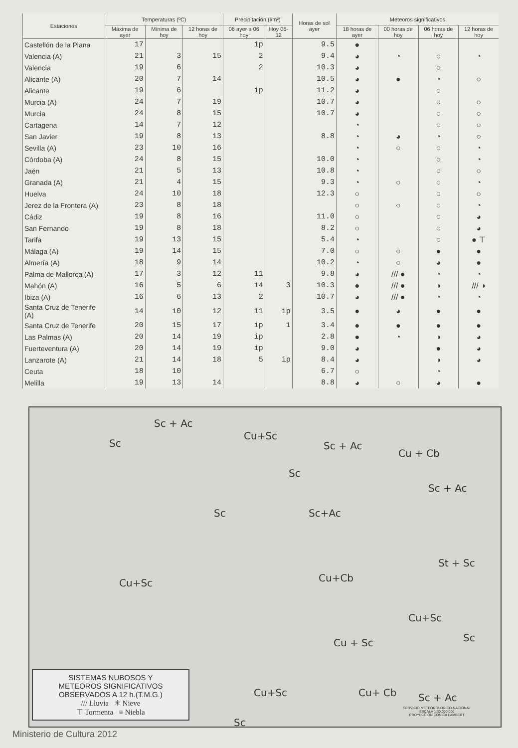| Estaciones | Temperaturas (ºC) | | | Precipitación (l/m²) | | Horas de sol ayer | Meteoros significativos | | | |
| --- | --- | --- | --- | --- | --- | --- | --- | --- | --- | --- |
| | Máxima de ayer | Mínima de hoy | 12 horas de hoy | 06 ayer a 06 hoy | Hoy 06-12 | | 18 horas de ayer | 00 horas de hoy | 06 horas de hoy | 12 horas de hoy |
| Castellón de la Plana | 17 | | | ip | | 9.5 | ● | | | |
| Valencia (A) | 21 | 3 | 15 | 2 | | 9.4 | ◕ | ◔ | ○ | ◔ |
| Valencia | 19 | 6 | | 2 | | 10.3 | ◕ | | ○ | |
| Alicante (A) | 20 | 7 | 14 | | | 10.5 | ◕ | ● | ◔ | ○ |
| Alicante | 19 | 6 | | ip | | 11.2 | ◕ | | ○ | |
| Murcia (A) | 24 | 7 | 19 | | | 10.7 | ◕ | | ○ | ○ |
| Murcia | 24 | 8 | 15 | | | 10.7 | ◕ | | ○ | ○ |
| Cartagena | 14 | 7 | 12 | | | | ◔ | | ○ | ○ |
| San Javier | 19 | 8 | 13 | | | 8.8 | ◔ | ◕ | ◔ | ○ |
| Sevilla (A) | 23 | 10 | 16 | | | | ◔ | ○ | ○ | ◔ |
| Córdoba (A) | 24 | 8 | 15 | | | 10.0 | ◔ | | ○ | ◔ |
| Jaén | 21 | 5 | 13 | | | 10.8 | ◔ | | ○ | ○ |
| Granada (A) | 21 | 4 | 15 | | | 9.3 | ◔ | ○ | ○ | ◔ |
| Huelva | 24 | 10 | 18 | | | 12.3 | ○ | | ○ | ○ |
| Jerez de la Frontera (A) | 23 | 8 | 18 | | | | ○ | ○ | ○ | ◔ |
| Cádiz | 19 | 8 | 16 | | | 11.0 | ○ | | ○ | ◕ |
| San Fernando | 19 | 8 | 18 | | | 8.2 | ○ | | ○ | ◕ |
| Tarifa | 19 | 13 | 15 | | | 5.4 | ◔ | | ○ | ● ⊤ |
| Málaga (A) | 19 | 14 | 15 | | | 7.0 | ○ | ○ | ● | ● |
| Almería (A) | 18 | 9 | 14 | | | 10.2 | ◔ | ○ | ◕ | ● |
| Palma de Mallorca (A) | 17 | 3 | 12 | 11 | | 9.8 | ◕ | /// ● | ◔ | ◔ |
| Mahón (A) | 16 | 5 | 6 | 14 | 3 | 10.3 | ● | /// ● | ◑ | /// ◑ |
| Ibiza (A) | 16 | 6 | 13 | 2 | | 10.7 | ◕ | /// ● | ◔ | ◔ |
| Santa Cruz de Tenerife (A) | 14 | 10 | 12 | 11 | ip | 3.5 | ● | ◕ | ● | ● |
| Santa Cruz de Tenerife | 20 | 15 | 17 | ip | 1 | 3.4 | ● | ● | ● | ● |
| Las Palmas (A) | 20 | 14 | 19 | ip | | 2.8 | ● | ◔ | ◑ | ◕ |
| Fuerteventura (A) | 20 | 14 | 19 | ip | | 9.0 | ◕ | | ● | ◕ |
| Lanzarote (A) | 21 | 14 | 18 | 5 | ip | 8.4 | ◕ | | ◑ | ◕ |
| Ceuta | 18 | 10 | | | | 6.7 | ○ | | ◔ | |
| Melilla | 19 | 13 | 14 | | | 8.8 | ◕ | ○ | ◕ | ● |
Sc + Ac
Cu+Sc
Sc Sc + Ac
Cu + Cb
Sc
Sc + Ac
Sc Sc+Ac
St + Sc
Cu+Sc Cu+Cb
Cu+Sc
Sc Cu + Sc
Cu+ Cb Sc + Ac Cu+Sc
Sc
SISTEMAS NUBOSOS Y
METEOROS SIGNIFICATIVOS
OBSERVADOS A 12 h.(T.M.G.)
/// Lluvia ✳ Nieve
⊤ Tormenta ≡ Niebla
SERVICIO METEOROLOGICO NACIONAL
ESCALA 1:30.000.000
PROYECCION CONICA LAMBERT
Ministerio de Cultura 2012